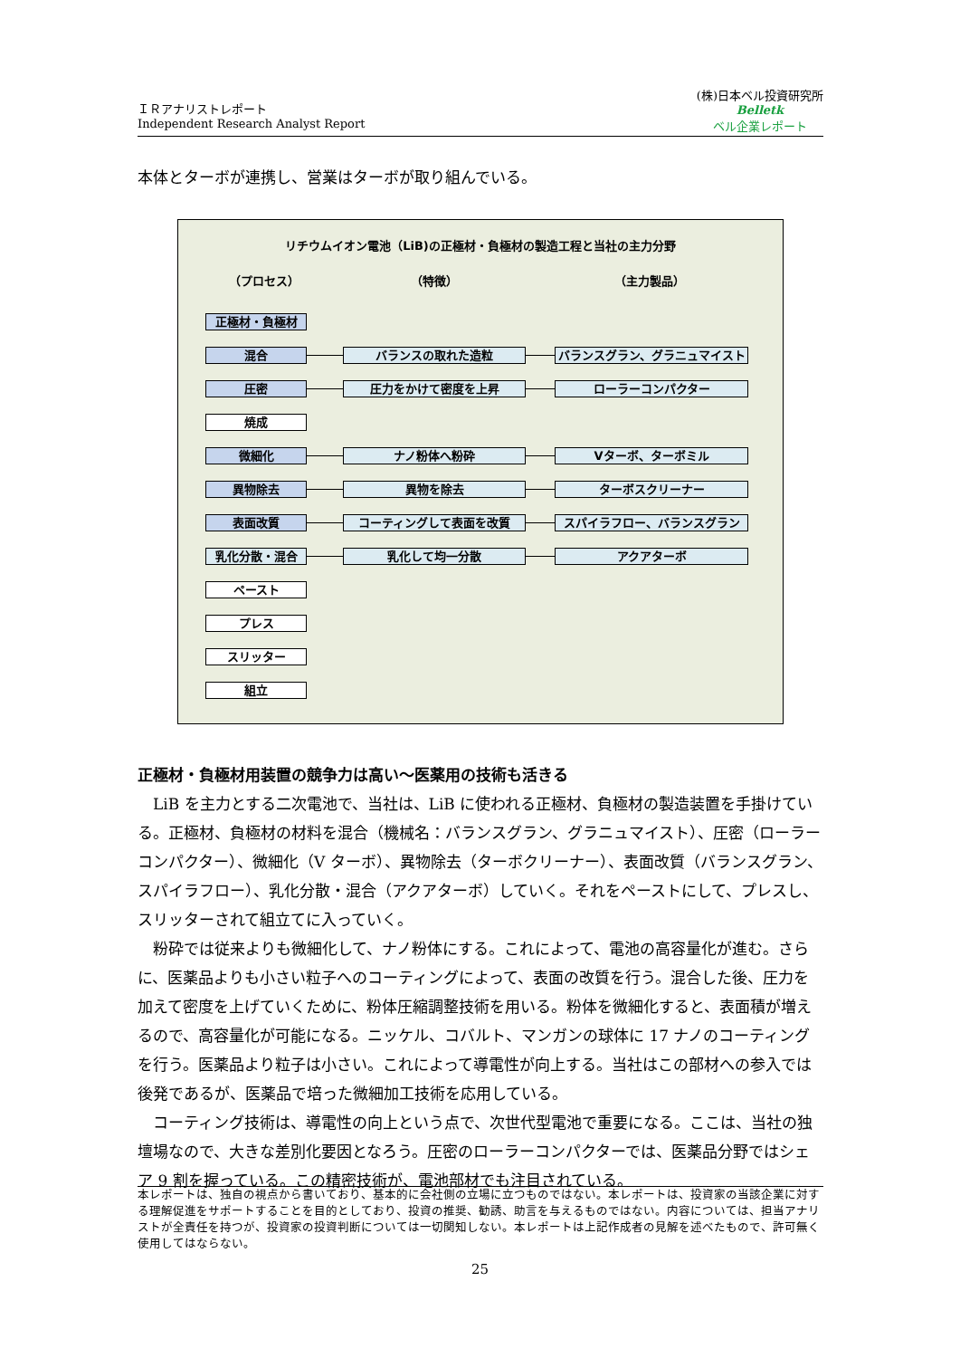ＩＲアナリストレポート
Independent Research Analyst Report
(株)日本ベル投資研究所
Belletk
ベル企業レポート
本体とターボが連携し、営業はターボが取り組んでいる。
リチウムイオン電池（LiB)の正極材・負極材の製造工程と当社の主力分野
（プロセス） （特徴） （主力製品）
正極材・負極材
混合 バランスの取れた造粒 バランスグラン、グラニュマイスト
圧密 圧力をかけて密度を上昇 ローラーコンパクター
焼成
微細化 ナノ粉体へ粉砕 Vターボ、ターボミル
異物除去 異物を除去 ターボスクリーナー
表面改質 コーティングして表面を改質 スパイラフロー、バランスグラン
乳化分散・混合 乳化して均一分散 アクアターボ
ペースト
プレス
スリッター
組立
正極材・負極材用装置の競争力は高い～医薬用の技術も活きる
LiB を主力とする二次電池で、当社は、LiB に使われる正極材、負極材の製造装置を手掛けている。正極材、負極材の材料を混合（機械名：バランスグラン、グラニュマイスト）、圧密（ローラーコンパクター）、微細化（V ターボ）、異物除去（ターボクリーナー）、表面改質（バランスグラン、スパイラフロー）、乳化分散・混合（アクアターボ）していく。それをペーストにして、プレスし、スリッターされて組立てに入っていく。
粉砕では従来よりも微細化して、ナノ粉体にする。これによって、電池の高容量化が進む。さらに、医薬品よりも小さい粒子へのコーティングによって、表面の改質を行う。混合した後、圧力を加えて密度を上げていくために、粉体圧縮調整技術を用いる。粉体を微細化すると、表面積が増えるので、高容量化が可能になる。ニッケル、コバルト、マンガンの球体に 17 ナノのコーティングを行う。医薬品より粒子は小さい。これによって導電性が向上する。当社はこの部材への参入では後発であるが、医薬品で培った微細加工技術を応用している。
コーティング技術は、導電性の向上という点で、次世代型電池で重要になる。ここは、当社の独壇場なので、大きな差別化要因となろう。圧密のローラーコンパクターでは、医薬品分野ではシェア 9 割を握っている。この精密技術が、電池部材でも注目されている。
本レポートは、独自の視点から書いており、基本的に会社側の立場に立つものではない。本レポートは、投資家の当該企業に対する理解促進をサポートすることを目的としており、投資の推奨、勧誘、助言を与えるものではない。内容については、担当アナリストが全責任を持つが、投資家の投資判断については一切関知しない。本レポートは上記作成者の見解を述べたもので、許可無く使用してはならない。
25